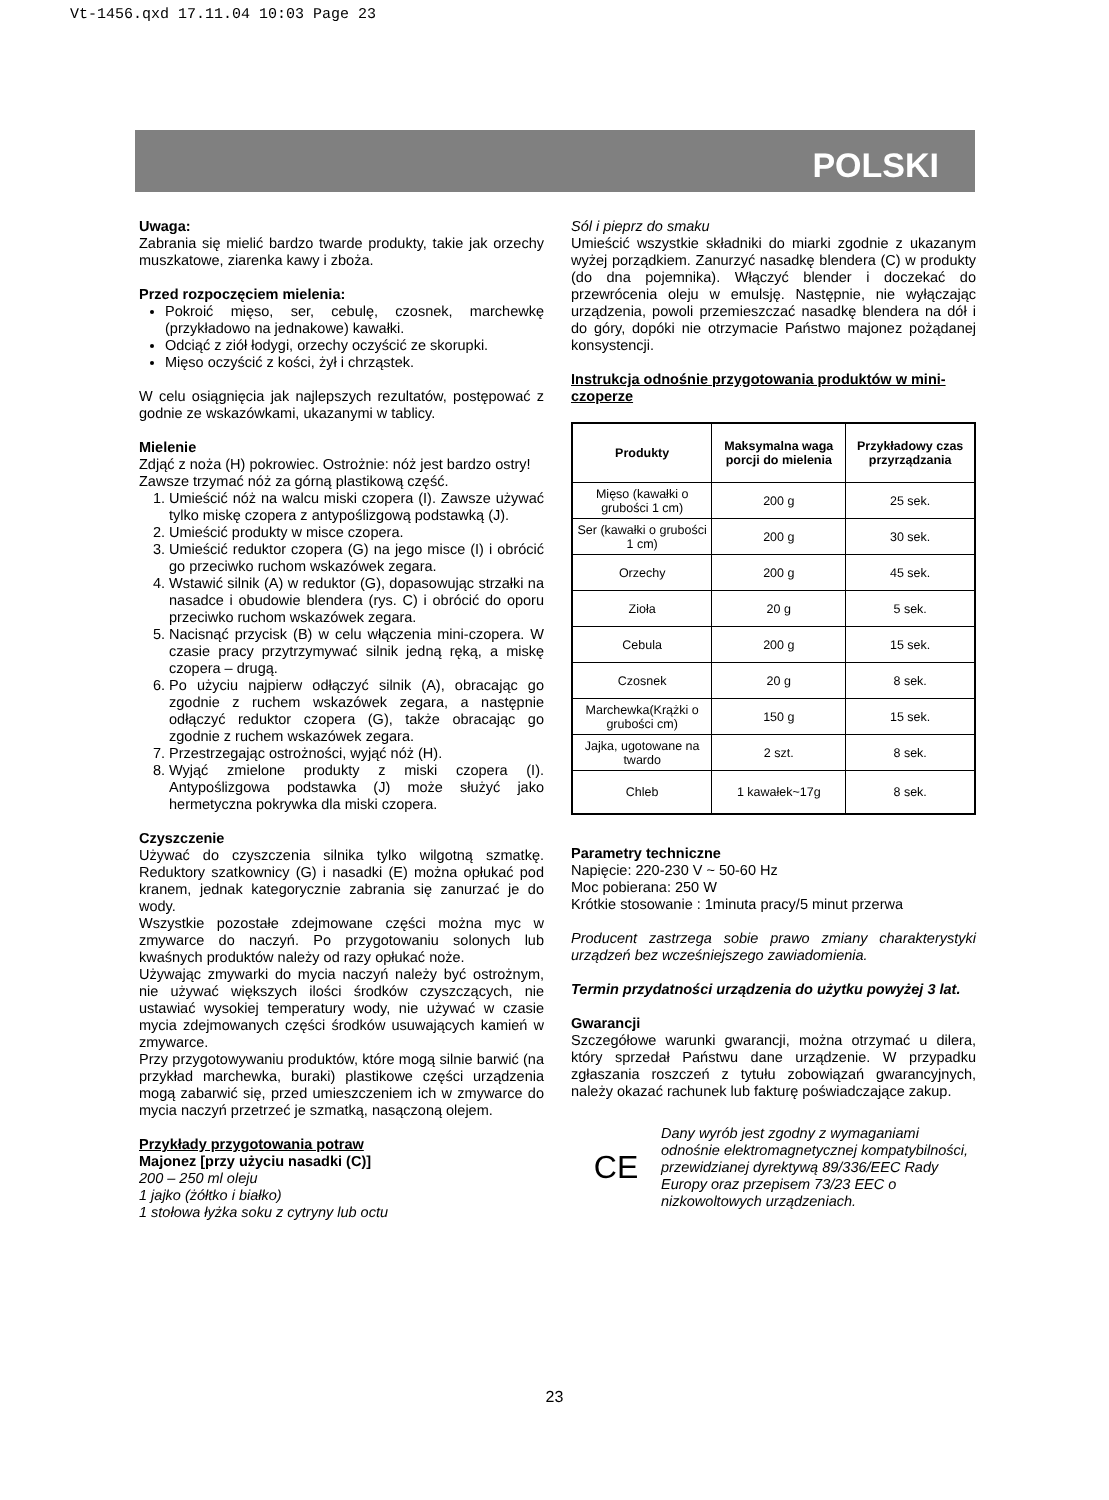Vt-1456.qxd 17.11.04 10:03 Page 23
POLSKI
Uwaga:
Zabrania się mielić bardzo twarde produkty, takie jak orzechy muszkatowe, ziarenka kawy i zboża.
Przed rozpoczęciem mielenia:
Pokroić mięso, ser, cebulę, czosnek, marchewkę (przykładowo na jednakowe) kawałki.
Odciąć z ziół łodygi, orzechy oczyścić ze skorupki.
Mięso oczyścić z kości, żył i chrząstek.
W celu osiągnięcia jak najlepszych rezultatów, postępować z godnie ze wskazówkami, ukazanymi w tablicy.
Mielenie
Zdjąć z noża (H) pokrowiec. Ostrożnie: nóż jest bardzo ostry! Zawsze trzymać nóż za górną plastikową część.
1. Umieścić nóż na walcu miski czopera (I). Zawsze używać tylko miskę czopera z antypoślizgową podstawką (J).
2. Umieścić produkty w misce czopera.
3. Umieścić reduktor czopera (G) na jego misce (I) i obrócić go przeciwko ruchom wskazówek zegara.
4. Wstawić silnik (A) w reduktor (G), dopasowując strzałki na nasadce i obudowie blendera (rys. C) i obrócić do oporu przeciwko ruchom wskazówek zegara.
5. Nacisnąć przycisk (B) w celu włączenia mini-czopera. W czasie pracy przytrzymywać silnik jedną ręką, a miskę czopera – drugą.
6. Po użyciu najpierw odłączyć silnik (A), obracając go zgodnie z ruchem wskazówek zegara, a następnie odłączyć reduktor czopera (G), także obracając go zgodnie z ruchem wskazówek zegara.
7. Przestrzegając ostrożności, wyjąć nóż (H).
8. Wyjąć zmielone produkty z miski czopera (I). Antypoślizgowa podstawka (J) może służyć jako hermetyczna pokrywka dla miski czopera.
Czyszczenie
Używać do czyszczenia silnika tylko wilgotną szmatkę. Reduktory szatkownicy (G) i nasadki (E) można opłukać pod kranem, jednak kategorycznie zabrania się zanurzać je do wody.
Wszystkie pozostałe zdejmowane części można myc w zmywarce do naczyń. Po przygotowaniu solonych lub kwaśnych produktów należy od razy opłukać noże.
Używając zmywarki do mycia naczyń należy być ostrożnym, nie używać większych ilości środków czyszczących, nie ustawiać wysokiej temperatury wody, nie używać w czasie mycia zdejmowanych części środków usuwających kamień w zmywarce.
Przy przygotowywaniu produktów, które mogą silnie barwić (na przykład marchewka, buraki) plastikowe części urządzenia mogą zabarwić się, przed umieszczeniem ich w zmywarce do mycia naczyń przetrzeć je szmatką, nasączoną olejem.
Przykłady przygotowania potraw
Majonez [przy użyciu nasadki (C)]
200 – 250 ml oleju
1 jajko (żółtko i białko)
1 stołowa łyżka soku z cytryny lub octu
Sól i pieprz do smaku
Umieścić wszystkie składniki do miarki zgodnie z ukazanym wyżej porządkiem. Zanurzyć nasadkę blendera (C) w produkty (do dna pojemnika). Włączyć blender i doczekać do przewrócenia oleju w emulsję. Następnie, nie wyłączając urządzenia, powoli przemieszczać nasadkę blendera na dół i do góry, dopóki nie otrzymacie Państwo majonez pożądanej konsystencji.
Instrukcja odnośnie przygotowania produktów w mini-czoperze
| Produkty | Maksymalna waga porcji do mielenia | Przykładowy czas przyrządzania |
| --- | --- | --- |
| Mięso (kawałki o grubości 1 cm) | 200 g | 25 sek. |
| Ser (kawałki o grubości 1 cm) | 200 g | 30 sek. |
| Orzechy | 200 g | 45 sek. |
| Zioła | 20 g | 5 sek. |
| Cebula | 200 g | 15 sek. |
| Czosnek | 20 g | 8 sek. |
| Marchewka(Krążki o grubości cm) | 150 g | 15 sek. |
| Jajka, ugotowane na twardo | 2 szt. | 8 sek. |
| Chleb | 1 kawałek~17g | 8 sek. |
Parametry techniczne
Napięcie: 220-230 V ~ 50-60 Hz
Moc pobierana: 250 W
Krótkie stosowanie : 1minuta pracy/5 minut przerwa
Producent zastrzega sobie prawo zmiany charakterystyki urządzeń bez wcześniejszego zawiadomienia.
Termin przydatności urządzenia do użytku powyżej 3 lat.
Gwarancji
Szczegółowe warunki gwarancji, można otrzymać u dilera, który sprzedał Państwu dane urządzenie. W przypadku zgłaszania roszczeń z tytułu zobowiązań gwarancyjnych, należy okazać rachunek lub fakturę poświadczające zakup.
CE
Dany wyrób jest zgodny z wymaganiami odnośnie elektromagnetycznej kompatybilności, przewidzianej dyrektywą 89/336/EEC Rady Europy oraz przepisem 73/23 EEC o nizkowoltowych urządzeniach.
23